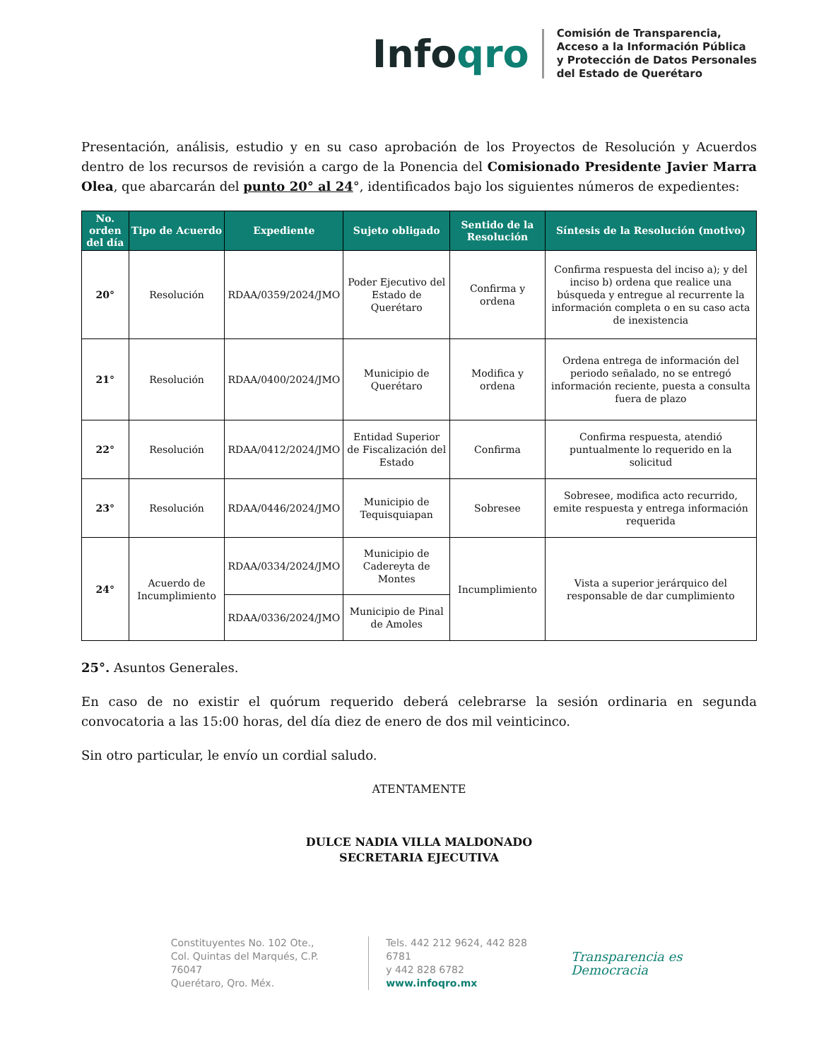Infoqro
Comisión de Transparencia,
Acceso a la Información Pública
y Protección de Datos Personales
del Estado de Querétaro
Presentación, análisis, estudio y en su caso aprobación de los Proyectos de Resolución y Acuerdos dentro de los recursos de revisión a cargo de la Ponencia del Comisionado Presidente Javier Marra Olea, que abarcarán del punto 20° al 24°, identificados bajo los siguientes números de expedientes:
| No. orden del día | Tipo de Acuerdo | Expediente | Sujeto obligado | Sentido de la Resolución | Síntesis de la Resolución (motivo) |
| --- | --- | --- | --- | --- | --- |
| 20° | Resolución | RDAA/0359/2024/JMO | Poder Ejecutivo del Estado de Querétaro | Confirma y ordena | Confirma respuesta del inciso a); y del inciso b) ordena que realice una búsqueda y entregue al recurrente la información completa o en su caso acta de inexistencia |
| 21° | Resolución | RDAA/0400/2024/JMO | Municipio de Querétaro | Modifica y ordena | Ordena entrega de información del periodo señalado, no se entregó información reciente, puesta a consulta fuera de plazo |
| 22° | Resolución | RDAA/0412/2024/JMO | Entidad Superior de Fiscalización del Estado | Confirma | Confirma respuesta, atendió puntualmente lo requerido en la solicitud |
| 23° | Resolución | RDAA/0446/2024/JMO | Municipio de Tequisquiapan | Sobresee | Sobresee, modifica acto recurrido, emite respuesta y entrega información requerida |
| 24° | Acuerdo de Incumplimiento | RDAA/0334/2024/JMO | Municipio de Cadereyta de Montes | Incumplimiento | Vista a superior jerárquico del responsable de dar cumplimiento |
| | | RDAA/0336/2024/JMO | Municipio de Pinal de Amoles | | |
25°. Asuntos Generales.
En caso de no existir el quórum requerido deberá celebrarse la sesión ordinaria en segunda convocatoria a las 15:00 horas, del día diez de enero de dos mil veinticinco.
Sin otro particular, le envío un cordial saludo.
ATENTAMENTE
DULCE NADIA VILLA MALDONADO
SECRETARIA EJECUTIVA
Constituyentes No. 102 Ote.,
Col. Quintas del Marqués, C.P. 76047
Querétaro, Qro. Méx.
Tels. 442 212 9624, 442 828 6781
y 442 828 6782
www.infoqro.mx
Transparencia es Democracia